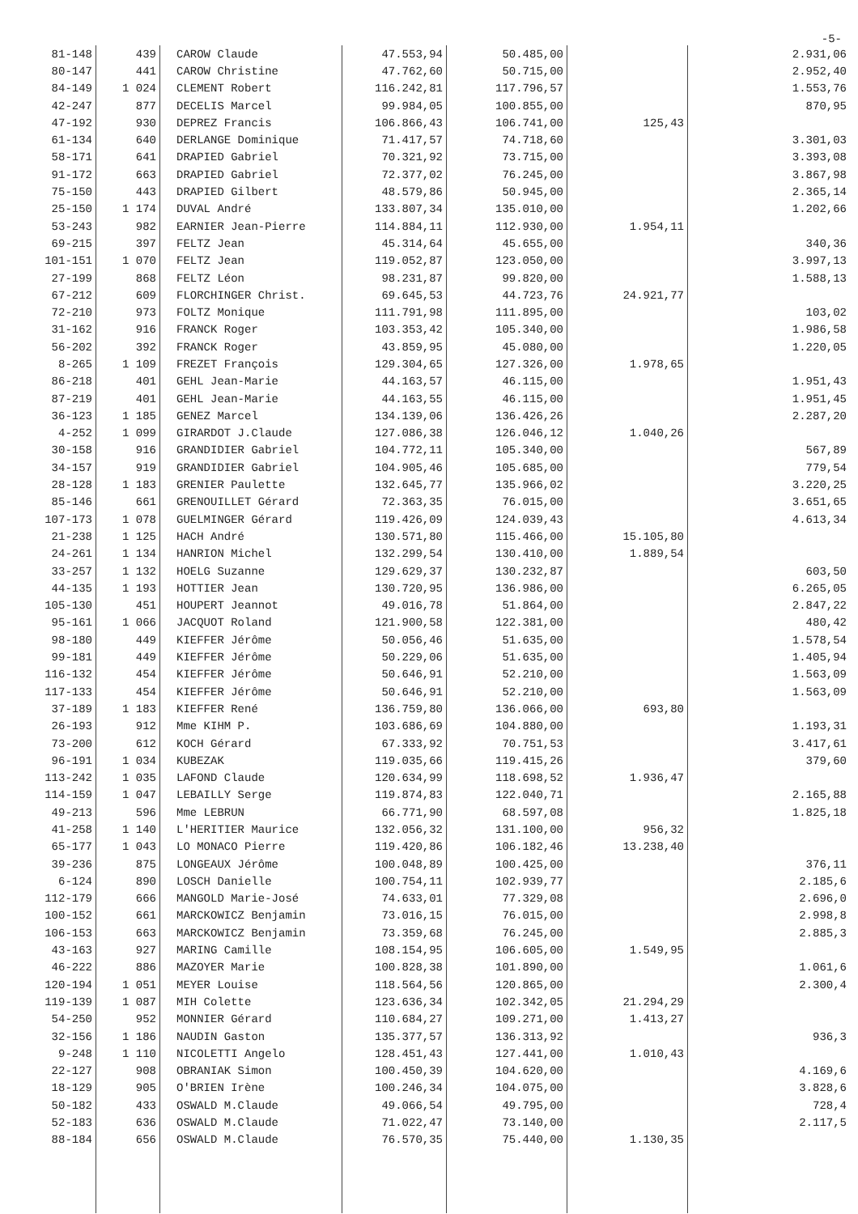-5-
| 81-148 | 439 | CAROW Claude | 47.553,94 | 50.485,00 | | 2.931,06 |
| 80-147 | 441 | CAROW Christine | 47.762,60 | 50.715,00 | | 2.952,40 |
| 84-149 | 1 024 | CLEMENT Robert | 116.242,81 | 117.796,57 | | 1.553,76 |
| 42-247 | 877 | DECELIS Marcel | 99.984,05 | 100.855,00 | | 870,95 |
| 47-192 | 930 | DEPREZ Francis | 106.866,43 | 106.741,00 | 125,43 | |
| 61-134 | 640 | DERLANGE Dominique | 71.417,57 | 74.718,60 | | 3.301,03 |
| 58-171 | 641 | DRAPIED Gabriel | 70.321,92 | 73.715,00 | | 3.393,08 |
| 91-172 | 663 | DRAPIED Gabriel | 72.377,02 | 76.245,00 | | 3.867,98 |
| 75-150 | 443 | DRAPIED Gilbert | 48.579,86 | 50.945,00 | | 2.365,14 |
| 25-150 | 1 174 | DUVAL André | 133.807,34 | 135.010,00 | | 1.202,66 |
| 53-243 | 982 | EARNIER Jean-Pierre | 114.884,11 | 112.930,00 | 1.954,11 | |
| 69-215 | 397 | FELTZ Jean | 45.314,64 | 45.655,00 | | 340,36 |
| 101-151 | 1 070 | FELTZ Jean | 119.052,87 | 123.050,00 | | 3.997,13 |
| 27-199 | 868 | FELTZ Léon | 98.231,87 | 99.820,00 | | 1.588,13 |
| 67-212 | 609 | FLORCHINGER Christ. | 69.645,53 | 44.723,76 | 24.921,77 | |
| 72-210 | 973 | FOLTZ Monique | 111.791,98 | 111.895,00 | | 103,02 |
| 31-162 | 916 | FRANCK Roger | 103.353,42 | 105.340,00 | | 1.986,58 |
| 56-202 | 392 | FRANCK Roger | 43.859,95 | 45.080,00 | | 1.220,05 |
| 8-265 | 1 109 | FREZET François | 129.304,65 | 127.326,00 | 1.978,65 | |
| 86-218 | 401 | GEHL Jean-Marie | 44.163,57 | 46.115,00 | | 1.951,43 |
| 87-219 | 401 | GEHL Jean-Marie | 44.163,55 | 46.115,00 | | 1.951,45 |
| 36-123 | 1 185 | GENEZ Marcel | 134.139,06 | 136.426,26 | | 2.287,20 |
| 4-252 | 1 099 | GIRARDOT J.Claude | 127.086,38 | 126.046,12 | 1.040,26 | |
| 30-158 | 916 | GRANDIDIER Gabriel | 104.772,11 | 105.340,00 | | 567,89 |
| 34-157 | 919 | GRANDIDIER Gabriel | 104.905,46 | 105.685,00 | | 779,54 |
| 28-128 | 1 183 | GRENIER Paulette | 132.645,77 | 135.966,02 | | 3.220,25 |
| 85-146 | 661 | GRENOUILLET Gérard | 72.363,35 | 76.015,00 | | 3.651,65 |
| 107-173 | 1 078 | GUELMINGER Gérard | 119.426,09 | 124.039,43 | | 4.613,34 |
| 21-238 | 1 125 | HACH André | 130.571,80 | 115.466,00 | 15.105,80 | |
| 24-261 | 1 134 | HANRION Michel | 132.299,54 | 130.410,00 | 1.889,54 | |
| 33-257 | 1 132 | HOELG Suzanne | 129.629,37 | 130.232,87 | | 603,50 |
| 44-135 | 1 193 | HOTTIER Jean | 130.720,95 | 136.986,00 | | 6.265,05 |
| 105-130 | 451 | HOUPERT Jeannot | 49.016,78 | 51.864,00 | | 2.847,22 |
| 95-161 | 1 066 | JACQUOT Roland | 121.900,58 | 122.381,00 | | 480,42 |
| 98-180 | 449 | KIEFFER Jérôme | 50.056,46 | 51.635,00 | | 1.578,54 |
| 99-181 | 449 | KIEFFER Jérôme | 50.229,06 | 51.635,00 | | 1.405,94 |
| 116-132 | 454 | KIEFFER Jérôme | 50.646,91 | 52.210,00 | | 1.563,09 |
| 117-133 | 454 | KIEFFER Jérôme | 50.646,91 | 52.210,00 | | 1.563,09 |
| 37-189 | 1 183 | KIEFFER René | 136.759,80 | 136.066,00 | 693,80 | |
| 26-193 | 912 | Mme KIHM P. | 103.686,69 | 104.880,00 | | 1.193,31 |
| 73-200 | 612 | KOCH Gérard | 67.333,92 | 70.751,53 | | 3.417,61 |
| 96-191 | 1 034 | KUBEZAK | 119.035,66 | 119.415,26 | | 379,60 |
| 113-242 | 1 035 | LAFOND Claude | 120.634,99 | 118.698,52 | 1.936,47 | |
| 114-159 | 1 047 | LEBAILLY Serge | 119.874,83 | 122.040,71 | | 2.165,88 |
| 49-213 | 596 | Mme LEBRUN | 66.771,90 | 68.597,08 | | 1.825,18 |
| 41-258 | 1 140 | L'HERITIER Maurice | 132.056,32 | 131.100,00 | 956,32 | |
| 65-177 | 1 043 | LO MONACO Pierre | 119.420,86 | 106.182,46 | 13.238,40 | |
| 39-236 | 875 | LONGEAUX Jérôme | 100.048,89 | 100.425,00 | | 376,11 |
| 6-124 | 890 | LOSCH Danielle | 100.754,11 | 102.939,77 | | 2.185,6 |
| 112-179 | 666 | MANGOLD Marie-José | 74.633,01 | 77.329,08 | | 2.696,0 |
| 100-152 | 661 | MARCKOWICZ Benjamin | 73.016,15 | 76.015,00 | | 2.998,8 |
| 106-153 | 663 | MARCKOWICZ Benjamin | 73.359,68 | 76.245,00 | | 2.885,3 |
| 43-163 | 927 | MARING Camille | 108.154,95 | 106.605,00 | 1.549,95 | |
| 46-222 | 886 | MAZOYER Marie | 100.828,38 | 101.890,00 | | 1.061,6 |
| 120-194 | 1 051 | MEYER Louise | 118.564,56 | 120.865,00 | | 2.300,4 |
| 119-139 | 1 087 | MIH Colette | 123.636,34 | 102.342,05 | 21.294,29 | |
| 54-250 | 952 | MONNIER Gérard | 110.684,27 | 109.271,00 | 1.413,27 | |
| 32-156 | 1 186 | NAUDIN Gaston | 135.377,57 | 136.313,92 | | 936,3 |
| 9-248 | 1 110 | NICOLETTI Angelo | 128.451,43 | 127.441,00 | 1.010,43 | |
| 22-127 | 908 | OBRANIAK Simon | 100.450,39 | 104.620,00 | | 4.169,6 |
| 18-129 | 905 | O'BRIEN Irène | 100.246,34 | 104.075,00 | | 3.828,6 |
| 50-182 | 433 | OSWALD M.Claude | 49.066,54 | 49.795,00 | | 728,4 |
| 52-183 | 636 | OSWALD M.Claude | 71.022,47 | 73.140,00 | | 2.117,5 |
| 88-184 | 656 | OSWALD M.Claude | 76.570,35 | 75.440,00 | 1.130,35 | |